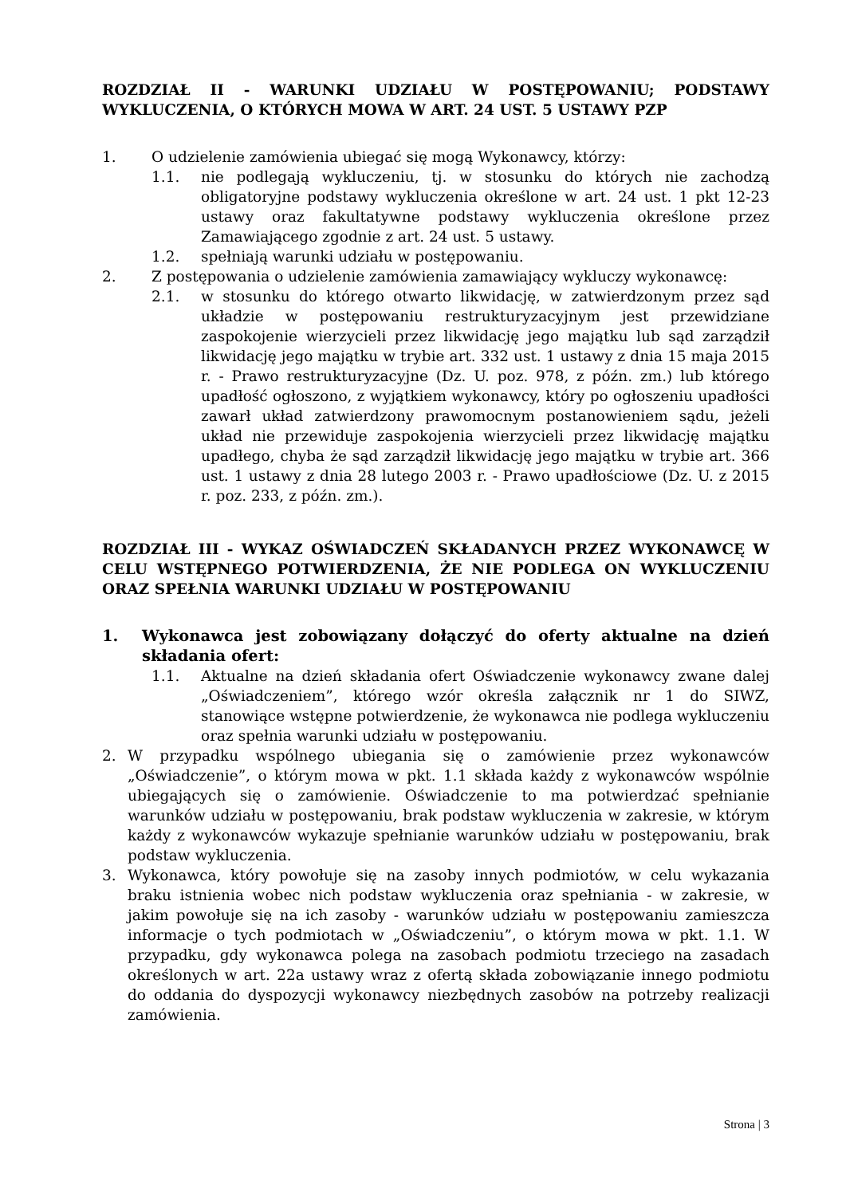ROZDZIAŁ II - WARUNKI UDZIAŁU W POSTĘPOWANIU; PODSTAWY WYKLUCZENIA, O KTÓRYCH MOWA W ART. 24 UST. 5 USTAWY PZP
1. O udzielenie zamówienia ubiegać się mogą Wykonawcy, którzy:
1.1. nie podlegają wykluczeniu, tj. w stosunku do których nie zachodzą obligatoryjne podstawy wykluczenia określone w art. 24 ust. 1 pkt 12-23 ustawy oraz fakultatywne podstawy wykluczenia określone przez Zamawiającego zgodnie z art. 24 ust. 5 ustawy.
1.2. spełniają warunki udziału w postępowaniu.
2. Z postępowania o udzielenie zamówienia zamawiający wykluczy wykonawcę:
2.1. w stosunku do którego otwarto likwidację, w zatwierdzonym przez sąd układzie w postępowaniu restrukturyzacyjnym jest przewidziane zaspokojenie wierzycieli przez likwidację jego majątku lub sąd zarządził likwidację jego majątku w trybie art. 332 ust. 1 ustawy z dnia 15 maja 2015 r. - Prawo restrukturyzacyjne (Dz. U. poz. 978, z późn. zm.) lub którego upadłość ogłoszono, z wyjątkiem wykonawcy, który po ogłoszeniu upadłości zawarł układ zatwierdzony prawomocnym postanowieniem sądu, jeżeli układ nie przewiduje zaspokojenia wierzycieli przez likwidację majątku upadłego, chyba że sąd zarządził likwidację jego majątku w trybie art. 366 ust. 1 ustawy z dnia 28 lutego 2003 r. - Prawo upadłościowe (Dz. U. z 2015 r. poz. 233, z późn. zm.).
ROZDZIAŁ III - WYKAZ OŚWIADCZEŃ SKŁADANYCH PRZEZ WYKONAWCĘ W CELU WSTĘPNEGO POTWIERDZENIA, ŻE NIE PODLEGA ON WYKLUCZENIU ORAZ SPEŁNIA WARUNKI UDZIAŁU W POSTĘPOWANIU
1. Wykonawca jest zobowiązany dołączyć do oferty aktualne na dzień składania ofert:
1.1. Aktualne na dzień składania ofert Oświadczenie wykonawcy zwane dalej „Oświadczeniem”, którego wzór określa załącznik nr 1 do SIWZ, stanowiące wstępne potwierdzenie, że wykonawca nie podlega wykluczeniu oraz spełnia warunki udziału w postępowaniu.
2. W przypadku wspólnego ubiegania się o zamówienie przez wykonawców „Oświadczenie”, o którym mowa w pkt. 1.1 składa każdy z wykonawców wspólnie ubiegających się o zamówienie. Oświadczenie to ma potwierdzać spełnianie warunków udziału w postępowaniu, brak podstaw wykluczenia w zakresie, w którym każdy z wykonawców wykazuje spełnianie warunków udziału w postępowaniu, brak podstaw wykluczenia.
3. Wykonawca, który powołuje się na zasoby innych podmiotów, w celu wykazania braku istnienia wobec nich podstaw wykluczenia oraz spełniania - w zakresie, w jakim powołuje się na ich zasoby - warunków udziału w postępowaniu zamieszcza informacje o tych podmiotach w „Oświadczeniu”, o którym mowa w pkt. 1.1. W przypadku, gdy wykonawca polega na zasobach podmiotu trzeciego na zasadach określonych w art. 22a ustawy wraz z ofertą składa zobowiązanie innego podmiotu do oddania do dyspozycji wykonawcy niezbędnych zasobów na potrzeby realizacji zamówienia.
Strona | 3